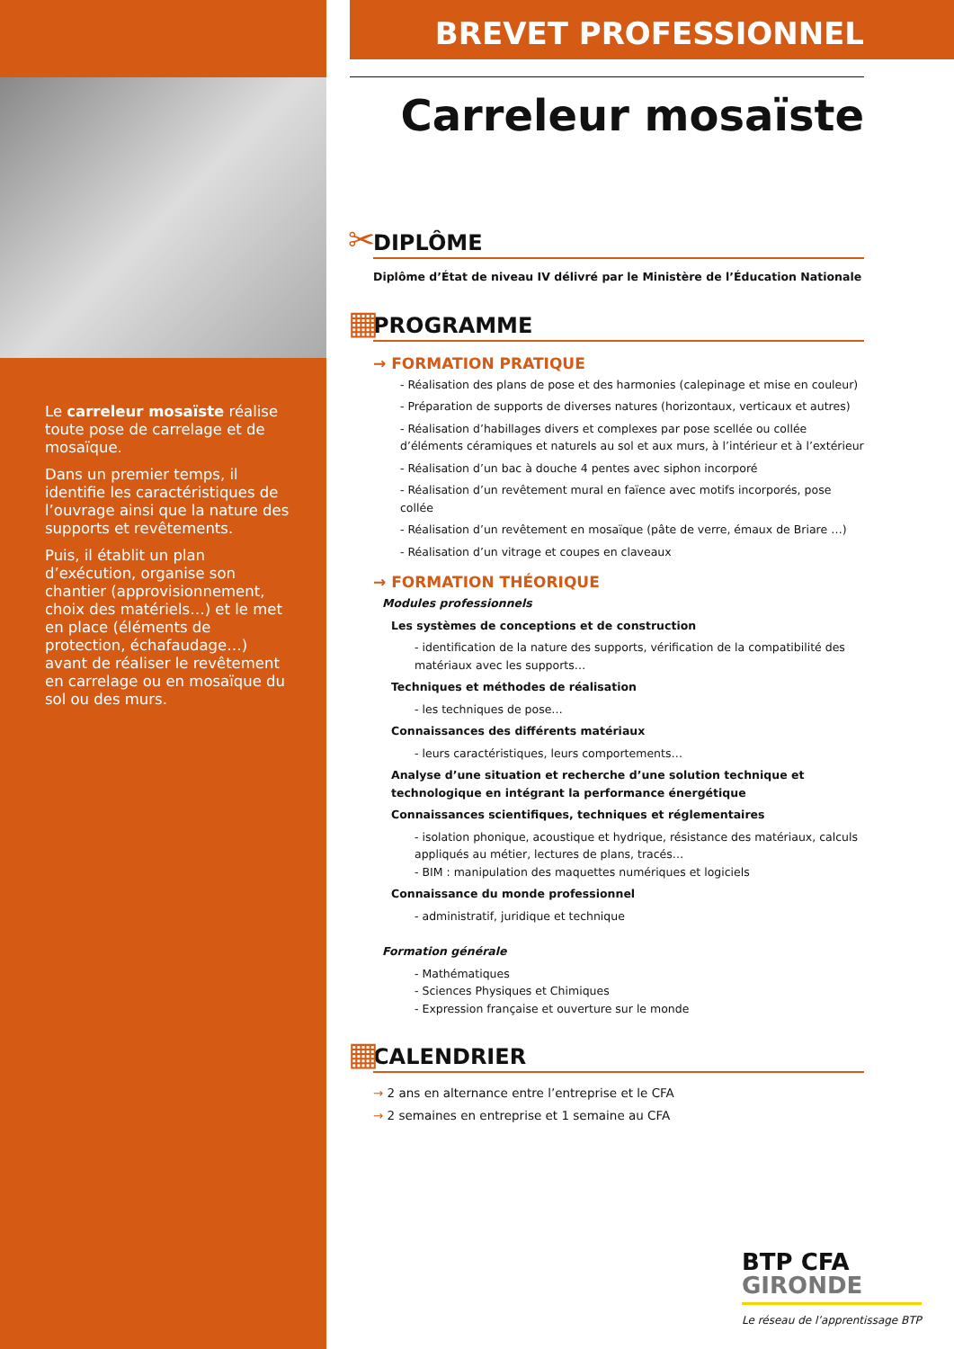Le carreleur mosaïste réalise toute pose de carrelage et de mosaïque.
Dans un premier temps, il identifie les caractéristiques de l’ouvrage ainsi que la nature des supports et revêtements.
Puis, il établit un plan d’exécution, organise son chantier (approvisionnement, choix des matériels…) et le met en place (éléments de protection, échafaudage…) avant de réaliser le revêtement en carrelage ou en mosaïque du sol ou des murs.
BREVET PROFESSIONNEL
Carreleur mosaïste
✂
DIPLÔME
Diplôme d’État de niveau IV délivré par le Ministère de l’Éducation Nationale
▦
PROGRAMME
→ FORMATION PRATIQUE
- Réalisation des plans de pose et des harmonies (calepinage et mise en couleur)
- Préparation de supports de diverses natures (horizontaux, verticaux et autres)
- Réalisation d’habillages divers et complexes par pose scellée ou collée d’éléments céramiques et naturels au sol et aux murs, à l’intérieur et à l’extérieur
- Réalisation d’un bac à douche 4 pentes avec siphon incorporé
- Réalisation d’un revêtement mural en faïence avec motifs incorporés, pose collée
- Réalisation d’un revêtement en mosaïque (pâte de verre, émaux de Briare …)
- Réalisation d’un vitrage et coupes en claveaux
→ FORMATION THÉORIQUE
Modules professionnels
Les systèmes de conceptions et de construction
- identification de la nature des supports, vérification de la compatibilité des matériaux avec les supports…
Techniques et méthodes de réalisation
- les techniques de pose…
Connaissances des différents matériaux
- leurs caractéristiques, leurs comportements…
Analyse d’une situation et recherche d’une solution technique et technologique en intégrant la performance énergétique
Connaissances scientifiques, techniques et réglementaires
- isolation phonique, acoustique et hydrique, résistance des matériaux, calculs appliqués au métier, lectures de plans, tracés…
- BIM : manipulation des maquettes numériques et logiciels
Connaissance du monde professionnel
- administratif, juridique et technique
Formation générale
- Mathématiques
- Sciences Physiques et Chimiques
- Expression française et ouverture sur le monde
▦
CALENDRIER
→ 2 ans en alternance entre l’entreprise et le CFA
→ 2 semaines en entreprise et 1 semaine au CFA
BTP CFA
GIRONDE
Le réseau de l’apprentissage BTP